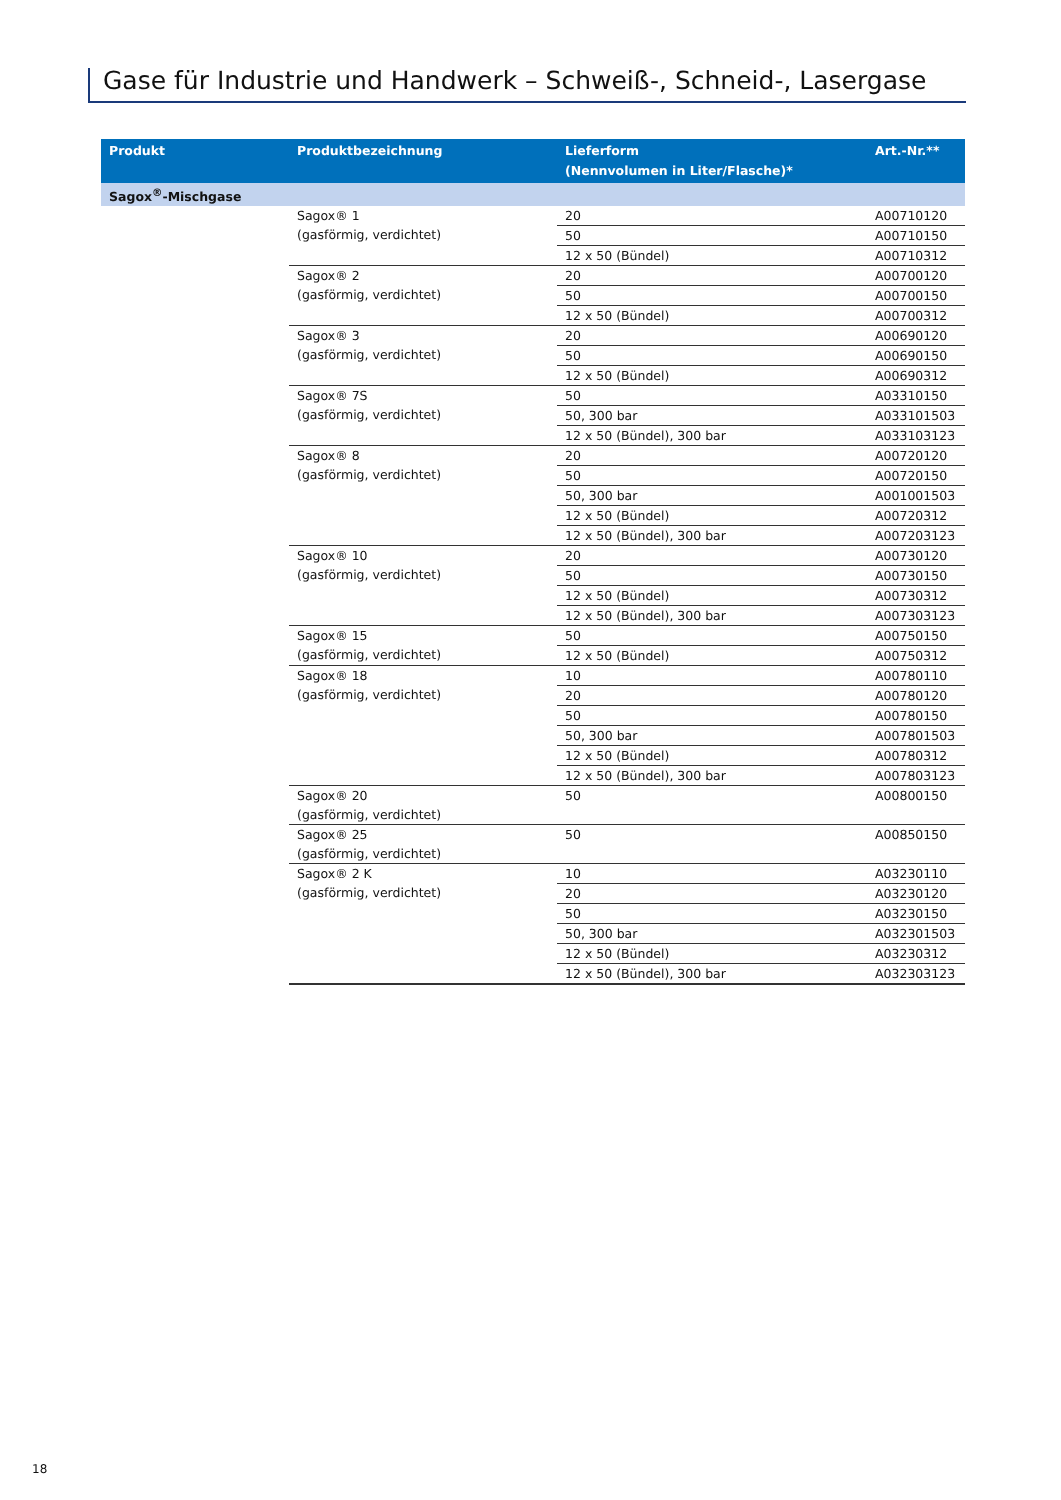Gase für Industrie und Handwerk – Schweiß-, Schneid-, Lasergase
| Produkt | Produktbezeichnung | Lieferform (Nennvolumen in Liter/Flasche)* | Art.-Nr.** |
| --- | --- | --- | --- |
| Sagox<sup>®</sup>-Mischgase | | | |
| | Sagox® 1 (gasförmig, verdichtet) | 20 | A00710120 |
| | | 50 | A00710150 |
| | | 12 x 50 (Bündel) | A00710312 |
| | Sagox® 2 (gasförmig, verdichtet) | 20 | A00700120 |
| | | 50 | A00700150 |
| | | 12 x 50 (Bündel) | A00700312 |
| | Sagox® 3 (gasförmig, verdichtet) | 20 | A00690120 |
| | | 50 | A00690150 |
| | | 12 x 50 (Bündel) | A00690312 |
| | Sagox® 7S (gasförmig, verdichtet) | 50 | A03310150 |
| | | 50, 300 bar | A033101503 |
| | | 12 x 50 (Bündel), 300 bar | A033103123 |
| | Sagox® 8 (gasförmig, verdichtet) | 20 | A00720120 |
| | | 50 | A00720150 |
| | | 50, 300 bar | A001001503 |
| | | 12 x 50 (Bündel) | A00720312 |
| | | 12 x 50 (Bündel), 300 bar | A007203123 |
| | Sagox® 10 (gasförmig, verdichtet) | 20 | A00730120 |
| | | 50 | A00730150 |
| | | 12 x 50 (Bündel) | A00730312 |
| | | 12 x 50 (Bündel), 300 bar | A007303123 |
| | Sagox® 15 (gasförmig, verdichtet) | 50 | A00750150 |
| | | 12 x 50 (Bündel) | A00750312 |
| | Sagox® 18 (gasförmig, verdichtet) | 10 | A00780110 |
| | | 20 | A00780120 |
| | | 50 | A00780150 |
| | | 50, 300 bar | A007801503 |
| | | 12 x 50 (Bündel) | A00780312 |
| | | 12 x 50 (Bündel), 300 bar | A007803123 |
| | Sagox® 20 (gasförmig, verdichtet) | 50 | A00800150 |
| | Sagox® 25 (gasförmig, verdichtet) | 50 | A00850150 |
| | Sagox® 2 K (gasförmig, verdichtet) | 10 | A03230110 |
| | | 20 | A03230120 |
| | | 50 | A03230150 |
| | | 50, 300 bar | A032301503 |
| | | 12 x 50 (Bündel) | A03230312 |
| | | 12 x 50 (Bündel), 300 bar | A032303123 |
18